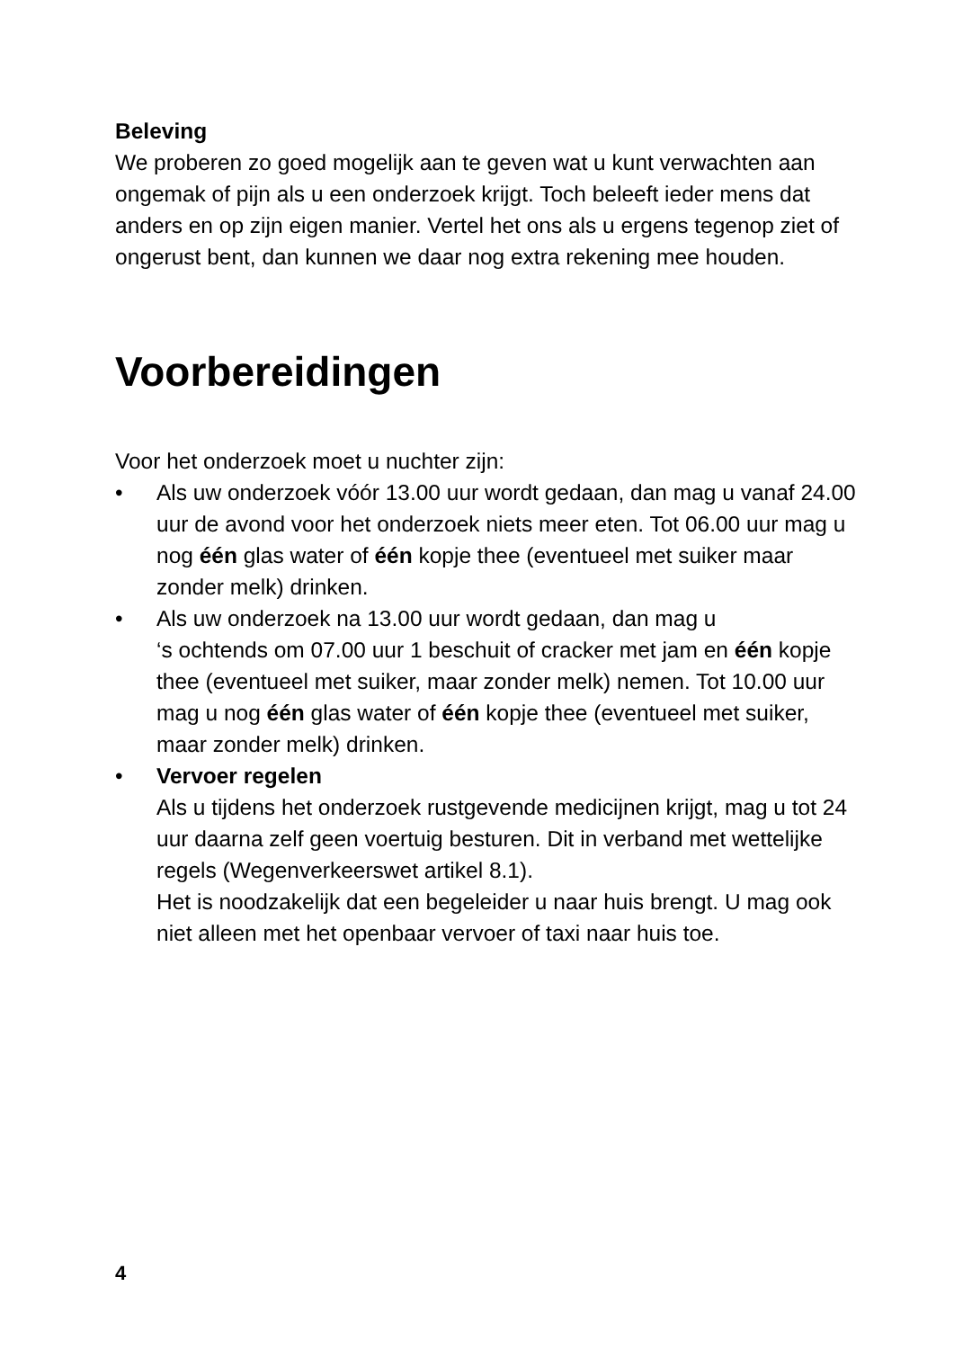Beleving
We proberen zo goed mogelijk aan te geven wat u kunt verwachten aan ongemak of pijn als u een onderzoek krijgt. Toch beleeft ieder mens dat anders en op zijn eigen manier. Vertel het ons als u ergens tegenop ziet of ongerust bent, dan kunnen we daar nog extra rekening mee houden.
Voorbereidingen
Voor het onderzoek moet u nuchter zijn:
• Als uw onderzoek vóór 13.00 uur wordt gedaan, dan mag u vanaf 24.00 uur de avond voor het onderzoek niets meer eten. Tot 06.00 uur mag u nog één glas water of één kopje thee (eventueel met suiker maar zonder melk) drinken.
• Als uw onderzoek na 13.00 uur wordt gedaan, dan mag u
‘s ochtends om 07.00 uur 1 beschuit of cracker met jam en één kopje thee (eventueel met suiker, maar zonder melk) nemen. Tot 10.00 uur mag u nog één glas water of één kopje thee (eventueel met suiker, maar zonder melk) drinken.
• Vervoer regelen
Als u tijdens het onderzoek rustgevende medicijnen krijgt, mag u tot 24 uur daarna zelf geen voertuig besturen. Dit in verband met wettelijke regels (Wegenverkeerswet artikel 8.1).
Het is noodzakelijk dat een begeleider u naar huis brengt. U mag ook niet alleen met het openbaar vervoer of taxi naar huis toe.
4